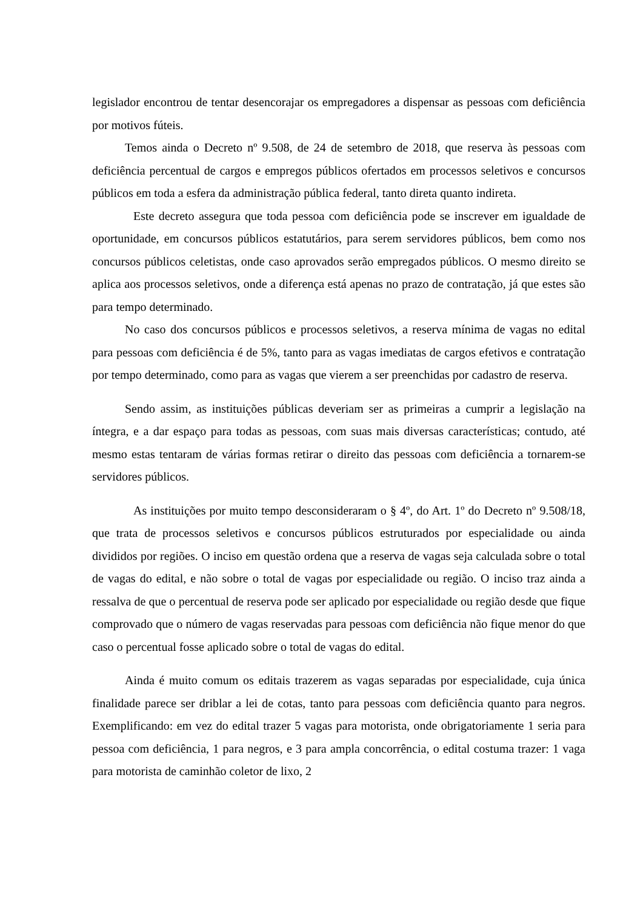legislador encontrou de tentar desencorajar os empregadores a dispensar as pessoas com deficiência por motivos fúteis.
Temos ainda o Decreto nº 9.508, de 24 de setembro de 2018, que reserva às pessoas com deficiência percentual de cargos e empregos públicos ofertados em processos seletivos e concursos públicos em toda a esfera da administração pública federal, tanto direta quanto indireta.
Este decreto assegura que toda pessoa com deficiência pode se inscrever em igualdade de oportunidade, em concursos públicos estatutários, para serem servidores públicos, bem como nos concursos públicos celetistas, onde caso aprovados serão empregados públicos. O mesmo direito se aplica aos processos seletivos, onde a diferença está apenas no prazo de contratação, já que estes são para tempo determinado.
No caso dos concursos públicos e processos seletivos, a reserva mínima de vagas no edital para pessoas com deficiência é de 5%, tanto para as vagas imediatas de cargos efetivos e contratação por tempo determinado, como para as vagas que vierem a ser preenchidas por cadastro de reserva.
Sendo assim, as instituições públicas deveriam ser as primeiras a cumprir a legislação na íntegra, e a dar espaço para todas as pessoas, com suas mais diversas características; contudo, até mesmo estas tentaram de várias formas retirar o direito das pessoas com deficiência a tornarem-se servidores públicos.
As instituições por muito tempo desconsideraram o § 4º, do Art. 1º do Decreto nº 9.508/18, que trata de processos seletivos e concursos públicos estruturados por especialidade ou ainda divididos por regiões. O inciso em questão ordena que a reserva de vagas seja calculada sobre o total de vagas do edital, e não sobre o total de vagas por especialidade ou região. O inciso traz ainda a ressalva de que o percentual de reserva pode ser aplicado por especialidade ou região desde que fique comprovado que o número de vagas reservadas para pessoas com deficiência não fique menor do que caso o percentual fosse aplicado sobre o total de vagas do edital.
Ainda é muito comum os editais trazerem as vagas separadas por especialidade, cuja única finalidade parece ser driblar a lei de cotas, tanto para pessoas com deficiência quanto para negros. Exemplificando: em vez do edital trazer 5 vagas para motorista, onde obrigatoriamente 1 seria para pessoa com deficiência, 1 para negros, e 3 para ampla concorrência, o edital costuma trazer: 1 vaga para motorista de caminhão coletor de lixo, 2